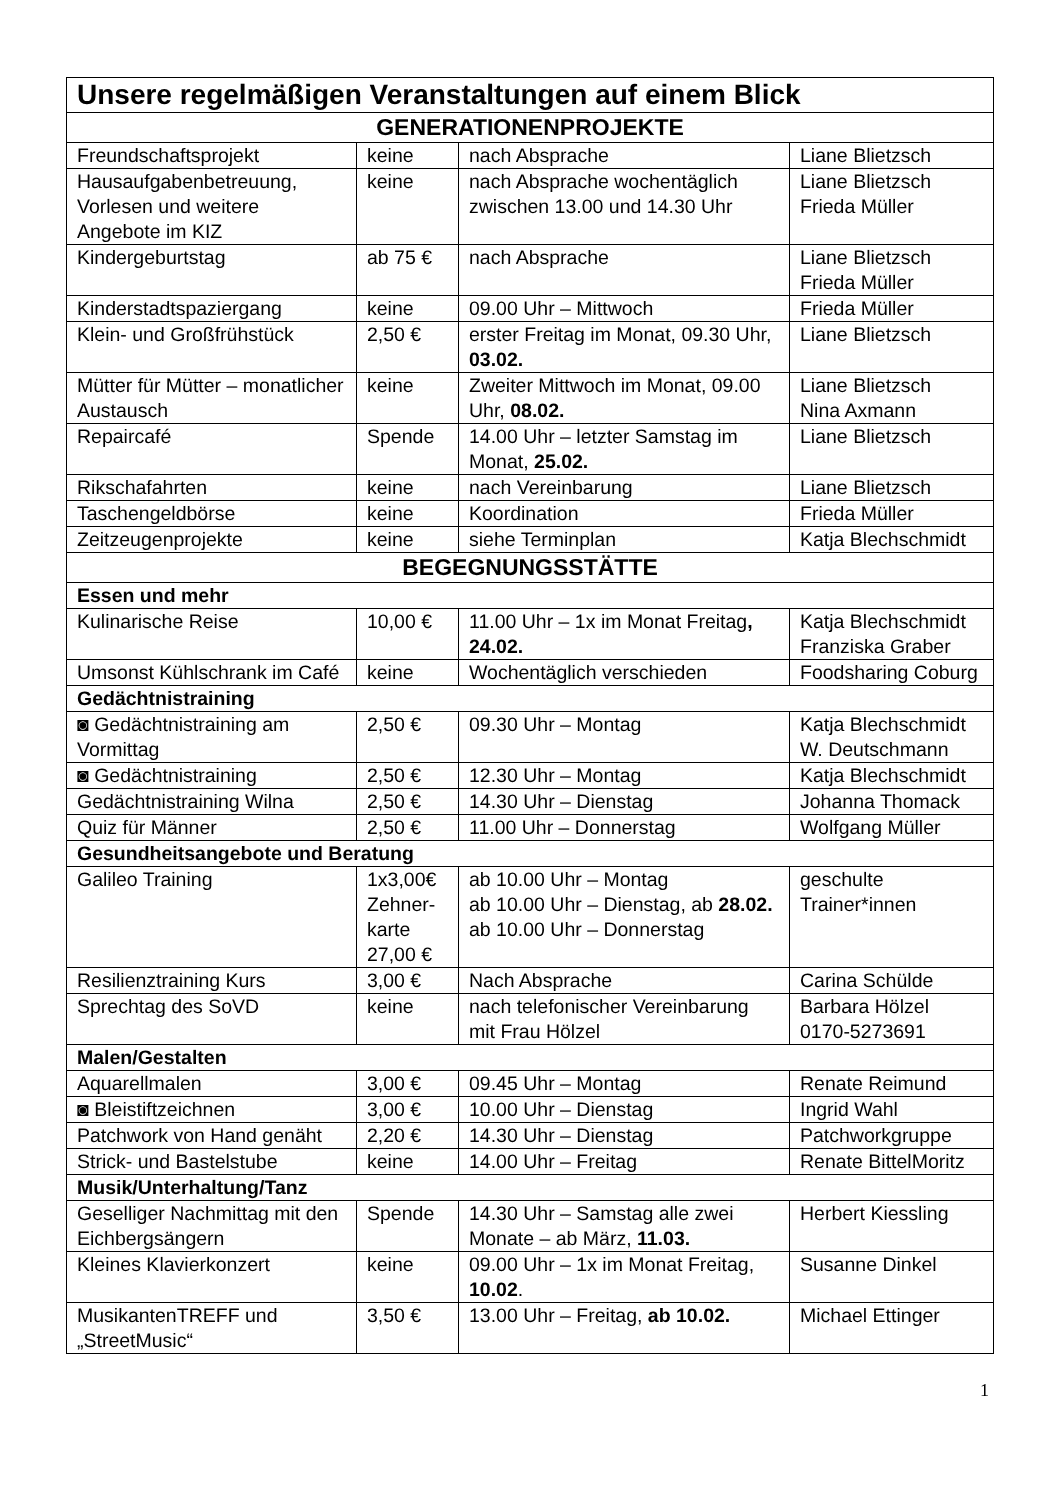| Unsere regelmäßigen Veranstaltungen auf einem Blick | | | |
| --- | --- | --- | --- |
| GENERATIONENPROJEKTE | | | |
| Freundschaftsprojekt | keine | nach Absprache | Liane Blietzsch |
| Hausaufgabenbetreuung, Vorlesen und weitere Angebote im KIZ | keine | nach Absprache wochentäglich zwischen 13.00 und 14.30 Uhr | Liane Blietzsch Frieda Müller |
| Kindergeburtstag | ab 75 € | nach Absprache | Liane Blietzsch Frieda Müller |
| Kinderstadtspaziergang | keine | 09.00 Uhr – Mittwoch | Frieda Müller |
| Klein- und Großfrühstück | 2,50 € | erster Freitag im Monat, 09.30 Uhr, 03.02. | Liane Blietzsch |
| Mütter für Mütter – monatlicher Austausch | keine | Zweiter Mittwoch im Monat, 09.00 Uhr, 08.02. | Liane Blietzsch Nina Axmann |
| Repaircafé | Spende | 14.00 Uhr – letzter Samstag im Monat, 25.02. | Liane Blietzsch |
| Rikschafahrten | keine | nach Vereinbarung | Liane Blietzsch |
| Taschengeldbörse | keine | Koordination | Frieda Müller |
| Zeitzeugenprojekte | keine | siehe Terminplan | Katja Blechschmidt |
| BEGEGNUNGSSTÄTTE | | | |
| Essen und mehr | | | |
| Kulinarische Reise | 10,00 € | 11.00 Uhr – 1x im Monat Freitag , 24.02. | Katja Blechschmidt Franziska Graber |
| Umsonst Kühlschrank im Café | keine | Wochentäglich verschieden | Foodsharing Coburg |
| Gedächtnistraining | | | |
| ◙ Gedächtnistraining am Vormittag | 2,50 € | 09.30 Uhr – Montag | Katja Blechschmidt W. Deutschmann |
| ◙ Gedächtnistraining | 2,50 € | 12.30 Uhr – Montag | Katja Blechschmidt |
| Gedächtnistraining Wilna | 2,50 € | 14.30 Uhr – Dienstag | Johanna Thomack |
| Quiz für Männer | 2,50 € | 11.00 Uhr – Donnerstag | Wolfgang Müller |
| Gesundheitsangebote und Beratung | | | |
| Galileo Training | 1x3,00€ Zehner-karte 27,00 € | ab 10.00 Uhr – Montag ab 10.00 Uhr – Dienstag, ab 28.02. ab 10.00 Uhr – Donnerstag | geschulte Trainer*innen |
| Resilienztraining Kurs | 3,00 € | Nach Absprache | Carina Schülde |
| Sprechtag des SoVD | keine | nach telefonischer Vereinbarung mit Frau Hölzel | Barbara Hölzel 0170-5273691 |
| Malen/Gestalten | | | |
| Aquarellmalen | 3,00 € | 09.45 Uhr – Montag | Renate Reimund |
| ◙ Bleistiftzeichnen | 3,00 € | 10.00 Uhr – Dienstag | Ingrid Wahl |
| Patchwork von Hand genäht | 2,20 € | 14.30 Uhr – Dienstag | Patchworkgruppe |
| Strick- und Bastelstube | keine | 14.00 Uhr – Freitag | Renate BittelMoritz |
| Musik/Unterhaltung/Tanz | | | |
| Geselliger Nachmittag mit den Eichbergsängern | Spende | 14.30 Uhr – Samstag alle zwei Monate – ab März, 11.03. | Herbert Kiessling |
| Kleines Klavierkonzert | keine | 09.00 Uhr – 1x im Monat Freitag, 10.02 . | Susanne Dinkel |
| MusikantenTREFF und „StreetMusic“ | 3,50 € | 13.00 Uhr – Freitag, ab 10.02. | Michael Ettinger |
1